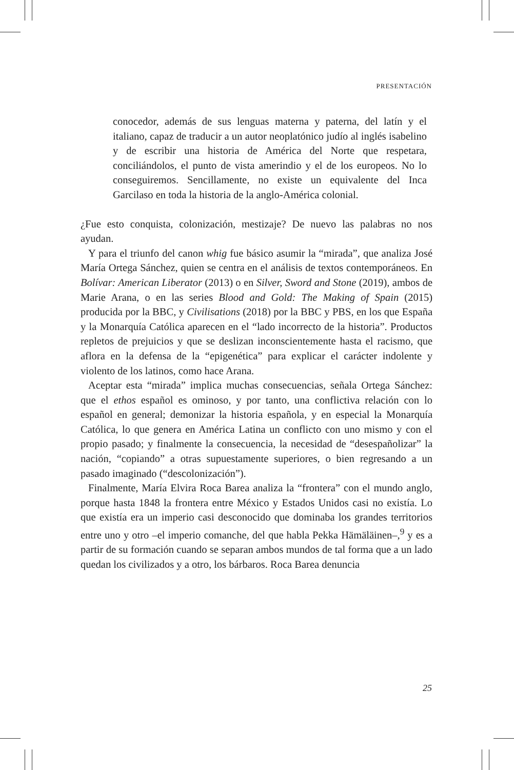PRESENTACIÓN
conocedor, además de sus lenguas materna y paterna, del latín y el italiano, capaz de traducir a un autor neoplatónico judío al inglés isabelino y de escribir una historia de América del Norte que respetara, conciliándolos, el punto de vista amerindio y el de los europeos. No lo conseguiremos. Sencillamente, no existe un equivalente del Inca Garcilaso en toda la historia de la anglo-América colonial.
¿Fue esto conquista, colonización, mestizaje? De nuevo las palabras no nos ayudan.
Y para el triunfo del canon whig fue básico asumir la “mirada”, que analiza José María Ortega Sánchez, quien se centra en el análisis de textos contemporáneos. En Bolívar: American Liberator (2013) o en Silver, Sword and Stone (2019), ambos de Marie Arana, o en las series Blood and Gold: The Making of Spain (2015) producida por la BBC, y Civilisations (2018) por la BBC y PBS, en los que España y la Monarquía Católica aparecen en el “lado incorrecto de la historia”. Productos repletos de prejuicios y que se deslizan inconscientemente hasta el racismo, que aflora en la defensa de la “epigenética” para explicar el carácter indolente y violento de los latinos, como hace Arana.
Aceptar esta “mirada” implica muchas consecuencias, señala Ortega Sánchez: que el ethos español es ominoso, y por tanto, una conflictiva relación con lo español en general; demonizar la historia española, y en especial la Monarquía Católica, lo que genera en América Latina un conflicto con uno mismo y con el propio pasado; y finalmente la consecuencia, la necesidad de “desespañolizar” la nación, “copiando” a otras supuestamente superiores, o bien regresando a un pasado imaginado (“descolonización”).
Finalmente, María Elvira Roca Barea analiza la “frontera” con el mundo anglo, porque hasta 1848 la frontera entre México y Estados Unidos casi no existía. Lo que existía era un imperio casi desconocido que dominaba los grandes territorios entre uno y otro –el imperio comanche, del que habla Pekka Hämäläinen–,<sup>9</sup> y es a partir de su formación cuando se separan ambos mundos de tal forma que a un lado quedan los civilizados y a otro, los bárbaros. Roca Barea denuncia
25